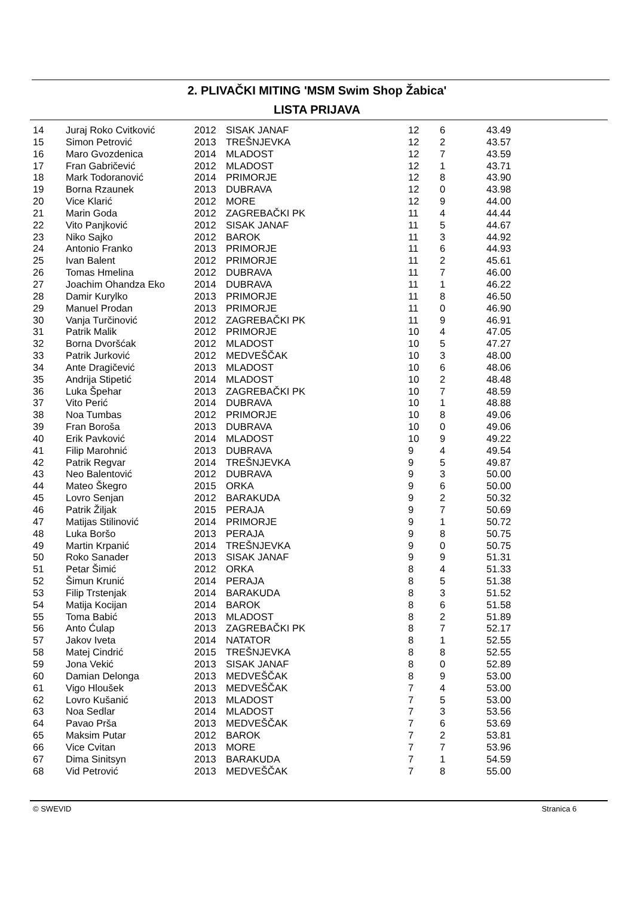2. PLIVAČKI MITING 'MSM Swim Shop Žabica'
LISTA PRIJAVA
| 14 | Juraj Roko Cvitković | 2012 | SISAK JANAF | 12 | 6 | 43.49 |
| 15 | Simon Petrović | 2013 | TREŠNJEVKA | 12 | 2 | 43.57 |
| 16 | Maro Gvozdenica | 2014 | MLADOST | 12 | 7 | 43.59 |
| 17 | Fran Gabričević | 2012 | MLADOST | 12 | 1 | 43.71 |
| 18 | Mark Todoranović | 2014 | PRIMORJE | 12 | 8 | 43.90 |
| 19 | Borna Rzaunek | 2013 | DUBRAVA | 12 | 0 | 43.98 |
| 20 | Vice Klarić | 2012 | MORE | 12 | 9 | 44.00 |
| 21 | Marin Goda | 2012 | ZAGREBAČKI PK | 11 | 4 | 44.44 |
| 22 | Vito Panjković | 2012 | SISAK JANAF | 11 | 5 | 44.67 |
| 23 | Niko Sajko | 2012 | BAROK | 11 | 3 | 44.92 |
| 24 | Antonio Franko | 2013 | PRIMORJE | 11 | 6 | 44.93 |
| 25 | Ivan Balent | 2012 | PRIMORJE | 11 | 2 | 45.61 |
| 26 | Tomas Hmelina | 2012 | DUBRAVA | 11 | 7 | 46.00 |
| 27 | Joachim Ohandza Eko | 2014 | DUBRAVA | 11 | 1 | 46.22 |
| 28 | Damir Kurylko | 2013 | PRIMORJE | 11 | 8 | 46.50 |
| 29 | Manuel Prodan | 2013 | PRIMORJE | 11 | 0 | 46.90 |
| 30 | Vanja Turčinović | 2012 | ZAGREBAČKI PK | 11 | 9 | 46.91 |
| 31 | Patrik Malik | 2012 | PRIMORJE | 10 | 4 | 47.05 |
| 32 | Borna Dvoršćak | 2012 | MLADOST | 10 | 5 | 47.27 |
| 33 | Patrik Jurković | 2012 | MEDVEŠČAK | 10 | 3 | 48.00 |
| 34 | Ante Dragičević | 2013 | MLADOST | 10 | 6 | 48.06 |
| 35 | Andrija Stipetić | 2014 | MLADOST | 10 | 2 | 48.48 |
| 36 | Luka Špehar | 2013 | ZAGREBAČKI PK | 10 | 7 | 48.59 |
| 37 | Vito Perić | 2014 | DUBRAVA | 10 | 1 | 48.88 |
| 38 | Noa Tumbas | 2012 | PRIMORJE | 10 | 8 | 49.06 |
| 39 | Fran Boroša | 2013 | DUBRAVA | 10 | 0 | 49.06 |
| 40 | Erik Pavković | 2014 | MLADOST | 10 | 9 | 49.22 |
| 41 | Filip Marohnić | 2013 | DUBRAVA | 9 | 4 | 49.54 |
| 42 | Patrik Regvar | 2014 | TREŠNJEVKA | 9 | 5 | 49.87 |
| 43 | Neo Balentović | 2012 | DUBRAVA | 9 | 3 | 50.00 |
| 44 | Mateo Škegro | 2015 | ORKA | 9 | 6 | 50.00 |
| 45 | Lovro Senjan | 2012 | BARAKUDA | 9 | 2 | 50.32 |
| 46 | Patrik Žiljak | 2015 | PERAJA | 9 | 7 | 50.69 |
| 47 | Matijas Stilinović | 2014 | PRIMORJE | 9 | 1 | 50.72 |
| 48 | Luka Boršo | 2013 | PERAJA | 9 | 8 | 50.75 |
| 49 | Martin Krpanić | 2014 | TREŠNJEVKA | 9 | 0 | 50.75 |
| 50 | Roko Sanader | 2013 | SISAK JANAF | 9 | 9 | 51.31 |
| 51 | Petar Šimić | 2012 | ORKA | 8 | 4 | 51.33 |
| 52 | Šimun Krunić | 2014 | PERAJA | 8 | 5 | 51.38 |
| 53 | Filip Trstenjak | 2014 | BARAKUDA | 8 | 3 | 51.52 |
| 54 | Matija Kocijan | 2014 | BAROK | 8 | 6 | 51.58 |
| 55 | Toma Babić | 2013 | MLADOST | 8 | 2 | 51.89 |
| 56 | Anto Ćulap | 2013 | ZAGREBAČKI PK | 8 | 7 | 52.17 |
| 57 | Jakov Iveta | 2014 | NATATOR | 8 | 1 | 52.55 |
| 58 | Matej Cindrić | 2015 | TREŠNJEVKA | 8 | 8 | 52.55 |
| 59 | Jona Vekić | 2013 | SISAK JANAF | 8 | 0 | 52.89 |
| 60 | Damian Delonga | 2013 | MEDVEŠČAK | 8 | 9 | 53.00 |
| 61 | Vigo Hloušek | 2013 | MEDVEŠČAK | 7 | 4 | 53.00 |
| 62 | Lovro Kušanić | 2013 | MLADOST | 7 | 5 | 53.00 |
| 63 | Noa Sedlar | 2014 | MLADOST | 7 | 3 | 53.56 |
| 64 | Pavao Prša | 2013 | MEDVEŠČAK | 7 | 6 | 53.69 |
| 65 | Maksim Putar | 2012 | BAROK | 7 | 2 | 53.81 |
| 66 | Vice Cvitan | 2013 | MORE | 7 | 7 | 53.96 |
| 67 | Dima Sinitsyn | 2013 | BARAKUDA | 7 | 1 | 54.59 |
| 68 | Vid Petrović | 2013 | MEDVEŠČAK | 7 | 8 | 55.00 |
© SWEVID Stranica 6